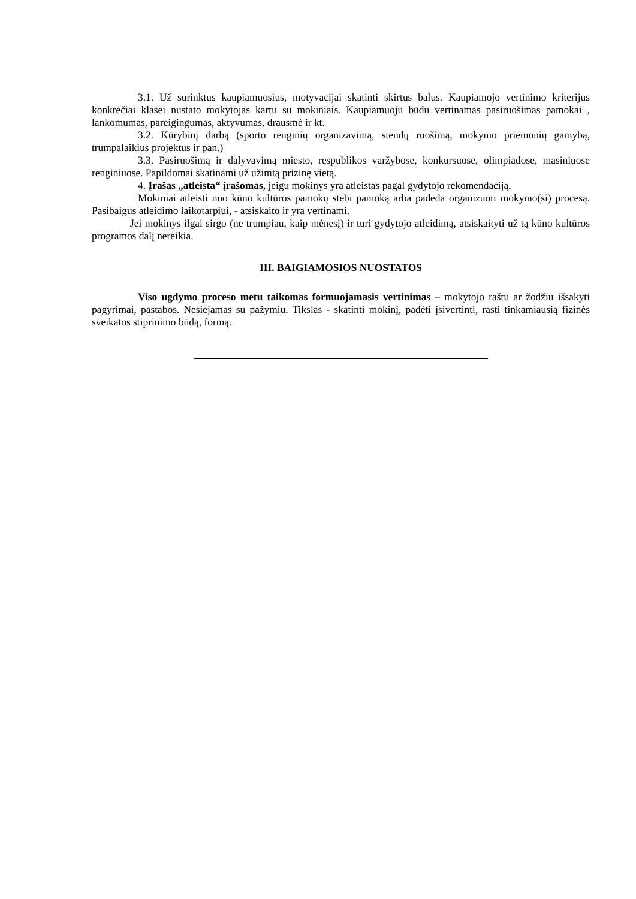3.1. Už surinktus kaupiamuosius, motyvacijai skatinti skirtus balus. Kaupiamojo vertinimo kriterijus konkrečiai klasei nustato mokytojas kartu su mokiniais. Kaupiamuoju būdu vertinamas pasiruošimas pamokai , lankomumas, pareigingumas, aktyvumas, drausmė ir kt.
3.2. Kūrybinį darbą (sporto renginių organizavimą, stendų ruošimą, mokymo priemonių gamybą, trumpalaikius projektus ir pan.)
3.3. Pasiruošimą ir dalyvavimą miesto, respublikos varžybose, konkursuose, olimpiadose, masiniuose renginiuose. Papildomai skatinami už užimtą prizinę vietą.
4. Įrašas „atleista“ įrašomas, jeigu mokinys yra atleistas pagal gydytojo rekomendaciją.
Mokiniai atleisti nuo kūno kultūros pamokų stebi pamoką arba padeda organizuoti mokymo(si) procesą. Pasibaigus atleidimo laikotarpiui, - atsiskaito ir yra vertinami.
Jei mokinys ilgai sirgo (ne trumpiau, kaip mėnesį) ir turi gydytojo atleidimą, atsiskaityti už tą kūno kultūros programos dalį nereikia.
III. BAIGIAMOSIOS NUOSTATOS
Viso ugdymo proceso metu taikomas formuojamasis vertinimas – mokytojo raštu ar žodžiu išsakyti pagyrimai, pastabos. Nesiejamas su pažymiu. Tikslas - skatinti mokinį, padėti įsivertinti, rasti tinkamiausią fizinės sveikatos stiprinimo būdą, formą.